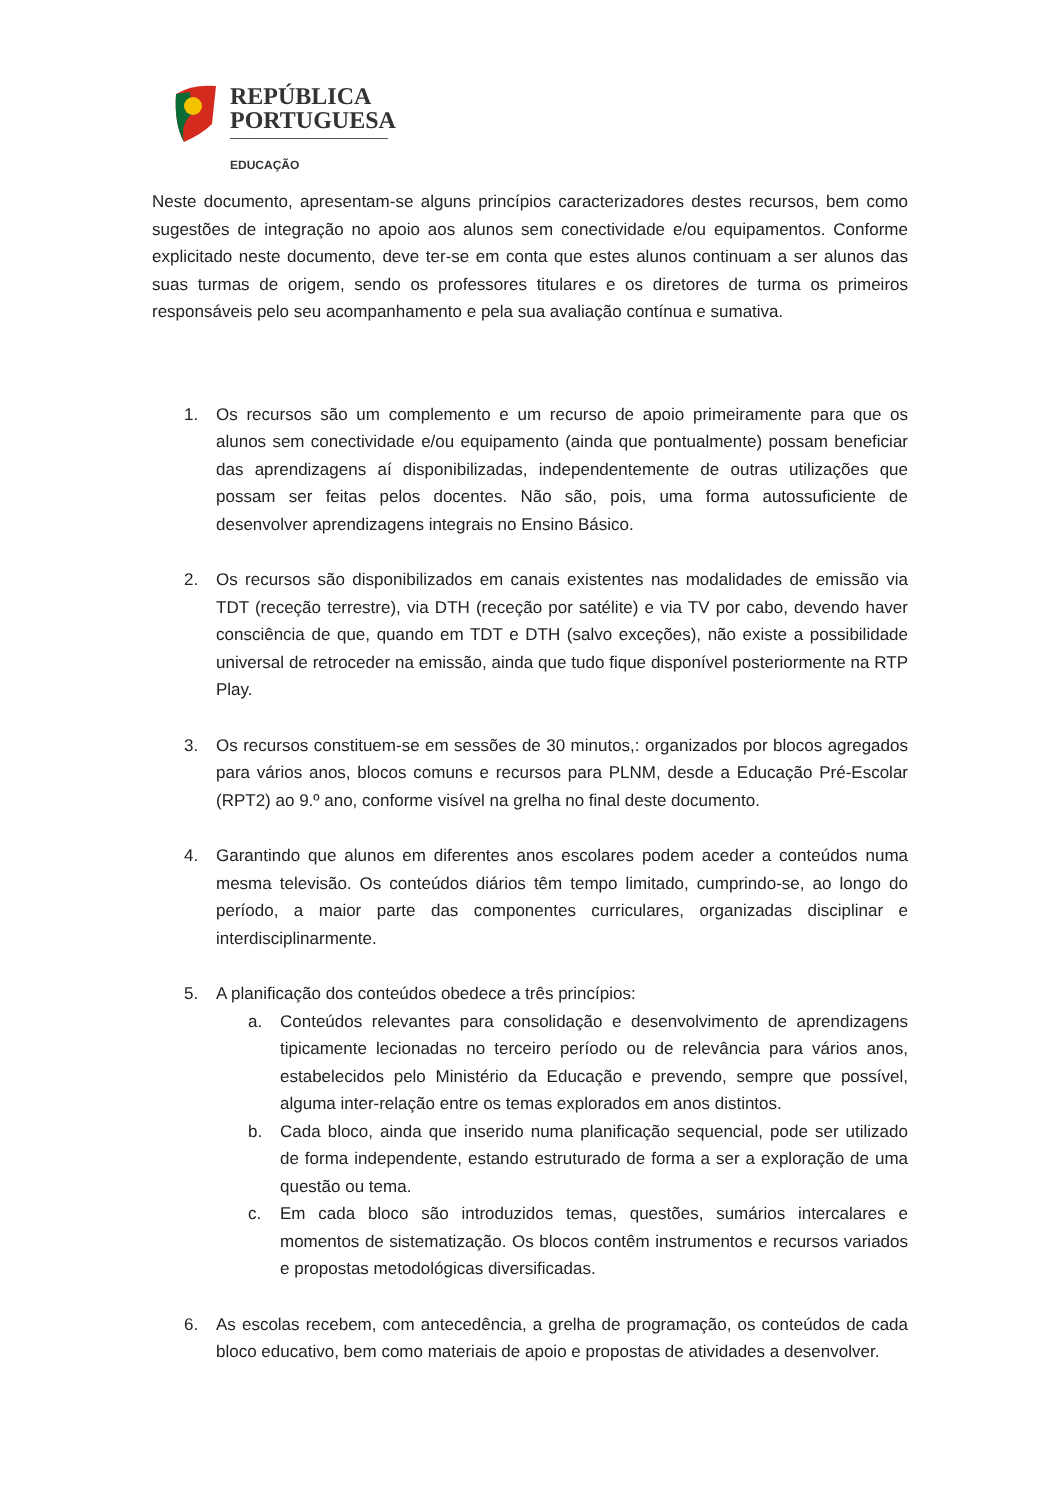REPÚBLICA
PORTUGUESA
EDUCAÇÃO
Neste documento, apresentam-se alguns princípios caracterizadores destes recursos, bem como sugestões de integração no apoio aos alunos sem conectividade e/ou equipamentos. Conforme explicitado neste documento, deve ter-se em conta que estes alunos continuam a ser alunos das suas turmas de origem, sendo os professores titulares e os diretores de turma os primeiros responsáveis pelo seu acompanhamento e pela sua avaliação contínua e sumativa.
1. Os recursos são um complemento e um recurso de apoio primeiramente para que os alunos sem conectividade e/ou equipamento (ainda que pontualmente) possam beneficiar das aprendizagens aí disponibilizadas, independentemente de outras utilizações que possam ser feitas pelos docentes. Não são, pois, uma forma autossuficiente de desenvolver aprendizagens integrais no Ensino Básico.
2. Os recursos são disponibilizados em canais existentes nas modalidades de emissão via TDT (receção terrestre), via DTH (receção por satélite) e via TV por cabo, devendo haver consciência de que, quando em TDT e DTH (salvo exceções), não existe a possibilidade universal de retroceder na emissão, ainda que tudo fique disponível posteriormente na RTP Play.
3. Os recursos constituem-se em sessões de 30 minutos,: organizados por blocos agregados para vários anos, blocos comuns e recursos para PLNM, desde a Educação Pré-Escolar (RPT2) ao 9.º ano, conforme visível na grelha no final deste documento.
4. Garantindo que alunos em diferentes anos escolares podem aceder a conteúdos numa mesma televisão. Os conteúdos diários têm tempo limitado, cumprindo-se, ao longo do período, a maior parte das componentes curriculares, organizadas disciplinar e interdisciplinarmente.
5. A planificação dos conteúdos obedece a três princípios:
a. Conteúdos relevantes para consolidação e desenvolvimento de aprendizagens tipicamente lecionadas no terceiro período ou de relevância para vários anos, estabelecidos pelo Ministério da Educação e prevendo, sempre que possível, alguma inter-relação entre os temas explorados em anos distintos.
b. Cada bloco, ainda que inserido numa planificação sequencial, pode ser utilizado de forma independente, estando estruturado de forma a ser a exploração de uma questão ou tema.
c. Em cada bloco são introduzidos temas, questões, sumários intercalares e momentos de sistematização. Os blocos contêm instrumentos e recursos variados e propostas metodológicas diversificadas.
6. As escolas recebem, com antecedência, a grelha de programação, os conteúdos de cada bloco educativo, bem como materiais de apoio e propostas de atividades a desenvolver.